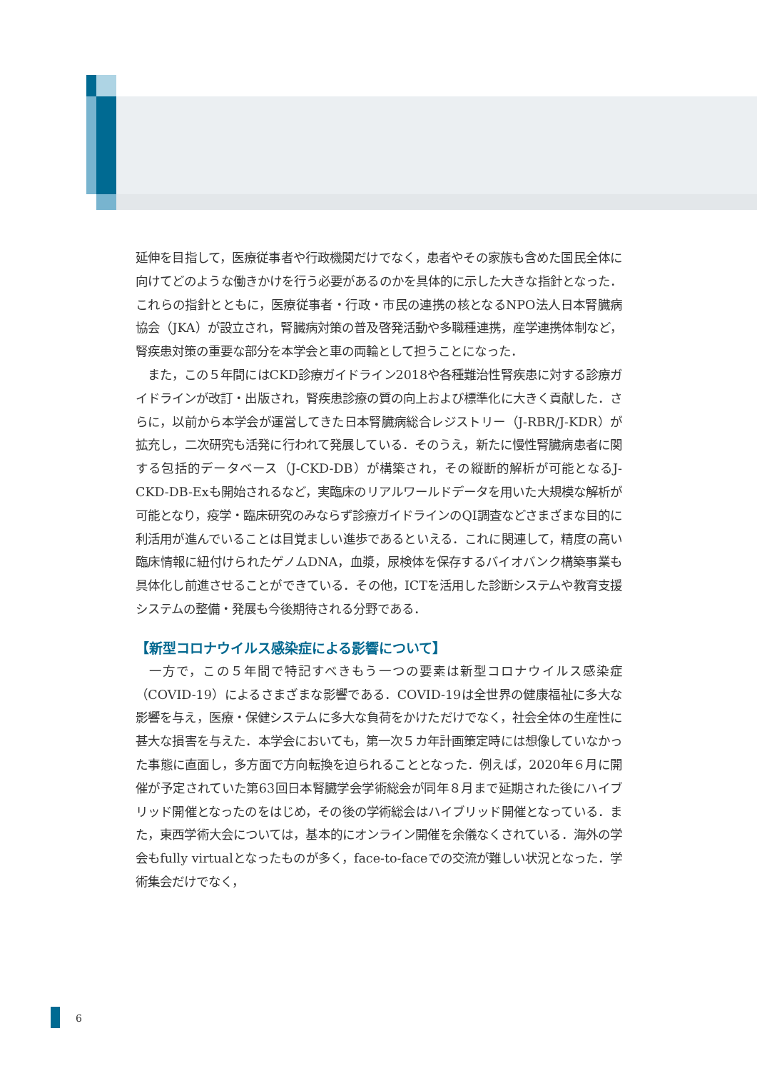延伸を目指して，医療従事者や行政機関だけでなく，患者やその家族も含めた国民全体に向けてどのような働きかけを行う必要があるのかを具体的に示した大きな指針となった．これらの指針とともに，医療従事者・行政・市民の連携の核となるNPO法人日本腎臓病協会（JKA）が設立され，腎臓病対策の普及啓発活動や多職種連携，産学連携体制など，腎疾患対策の重要な部分を本学会と車の両輪として担うことになった．
　また，この５年間にはCKD診療ガイドライン2018や各種難治性腎疾患に対する診療ガイドラインが改訂・出版され，腎疾患診療の質の向上および標準化に大きく貢献した．さらに，以前から本学会が運営してきた日本腎臓病総合レジストリー（J-RBR/J-KDR）が拡充し，二次研究も活発に行われて発展している．そのうえ，新たに慢性腎臓病患者に関する包括的データベース（J-CKD-DB）が構築され，その縦断的解析が可能となるJ-CKD-DB-Exも開始されるなど，実臨床のリアルワールドデータを用いた大規模な解析が可能となり，疫学・臨床研究のみならず診療ガイドラインのQI調査などさまざまな目的に利活用が進んでいることは目覚ましい進歩であるといえる．これに関連して，精度の高い臨床情報に紐付けられたゲノムDNA，血漿，尿検体を保存するバイオバンク構築事業も具体化し前進させることができている．その他，ICTを活用した診断システムや教育支援システムの整備・発展も今後期待される分野である．
【新型コロナウイルス感染症による影響について】
　一方で，この５年間で特記すべきもう一つの要素は新型コロナウイルス感染症（COVID-19）によるさまざまな影響である．COVID-19は全世界の健康福祉に多大な影響を与え，医療・保健システムに多大な負荷をかけただけでなく，社会全体の生産性に甚大な損害を与えた．本学会においても，第一次５カ年計画策定時には想像していなかった事態に直面し，多方面で方向転換を迫られることとなった．例えば，2020年６月に開催が予定されていた第63回日本腎臓学会学術総会が同年８月まで延期された後にハイブリッド開催となったのをはじめ，その後の学術総会はハイブリッド開催となっている．また，東西学術大会については，基本的にオンライン開催を余儀なくされている．海外の学会もfully virtualとなったものが多く，face-to-faceでの交流が難しい状況となった．学術集会だけでなく，
6